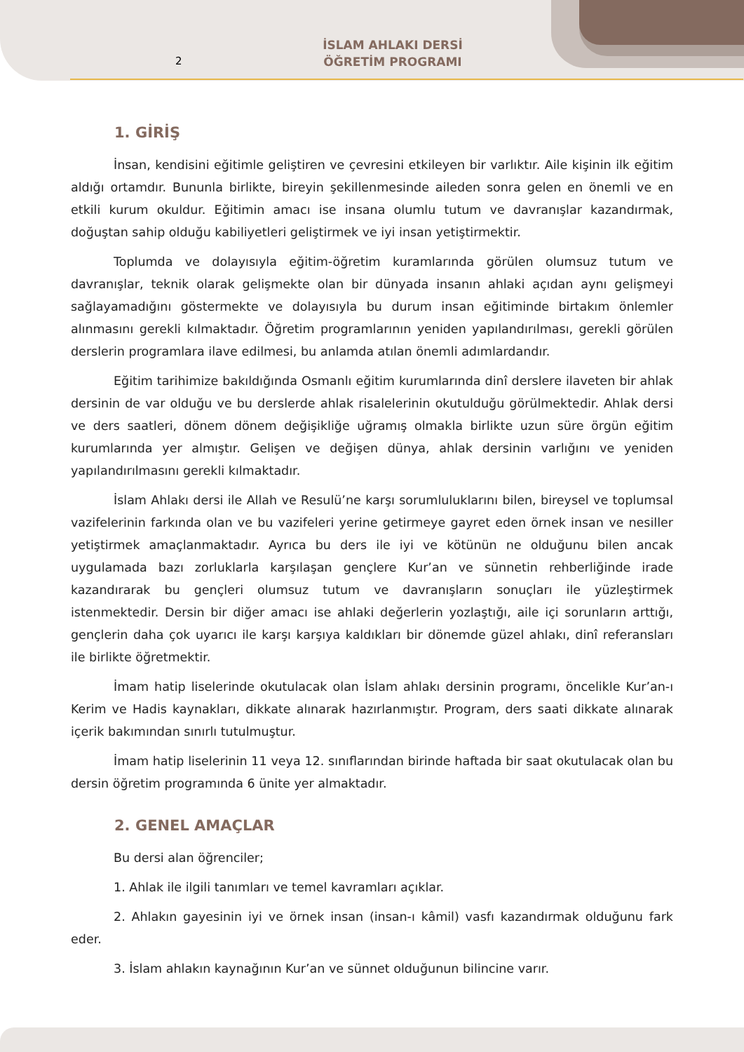2
İSLAM AHLAKI DERSİ
ÖĞRETİM PROGRAMI
1. GİRİŞ
İnsan, kendisini eğitimle geliştiren ve çevresini etkileyen bir varlıktır. Aile kişinin ilk eğitim aldığı ortamdır. Bununla birlikte, bireyin şekillenmesinde aileden sonra gelen en önemli ve en etkili kurum okuldur. Eğitimin amacı ise insana olumlu tutum ve davranışlar kazandırmak, doğuştan sahip olduğu kabiliyetleri geliştirmek ve iyi insan yetiştirmektir.
Toplumda ve dolayısıyla eğitim-öğretim kuramlarında görülen olumsuz tutum ve davranışlar, teknik olarak gelişmekte olan bir dünyada insanın ahlaki açıdan aynı gelişmeyi sağlayamadığını göstermekte ve dolayısıyla bu durum insan eğitiminde birtakım önlemler alınmasını gerekli kılmaktadır. Öğretim programlarının yeniden yapılandırılması, gerekli görülen derslerin programlara ilave edilmesi, bu anlamda atılan önemli adımlardandır.
Eğitim tarihimize bakıldığında Osmanlı eğitim kurumlarında dinî derslere ilaveten bir ahlak dersinin de var olduğu ve bu derslerde ahlak risalelerinin okutulduğu görülmektedir. Ahlak dersi ve ders saatleri, dönem dönem değişikliğe uğramış olmakla birlikte uzun süre örgün eğitim kurumlarında yer almıştır. Gelişen ve değişen dünya, ahlak dersinin varlığını ve yeniden yapılandırılmasını gerekli kılmaktadır.
İslam Ahlakı dersi ile Allah ve Resulü’ne karşı sorumluluklarını bilen, bireysel ve toplumsal vazifelerinin farkında olan ve bu vazifeleri yerine getirmeye gayret eden örnek insan ve nesiller yetiştirmek amaçlanmaktadır. Ayrıca bu ders ile iyi ve kötünün ne olduğunu bilen ancak uygulamada bazı zorluklarla karşılaşan gençlere Kur’an ve sünnetin rehberliğinde irade kazandırarak bu gençleri olumsuz tutum ve davranışların sonuçları ile yüzleştirmek istenmektedir. Dersin bir diğer amacı ise ahlaki değerlerin yozlaştığı, aile içi sorunların arttığı, gençlerin daha çok uyarıcı ile karşı karşıya kaldıkları bir dönemde güzel ahlakı, dinî referansları ile birlikte öğretmektir.
İmam hatip liselerinde okutulacak olan İslam ahlakı dersinin programı, öncelikle Kur’an-ı Kerim ve Hadis kaynakları, dikkate alınarak hazırlanmıştır. Program, ders saati dikkate alınarak içerik bakımından sınırlı tutulmuştur.
İmam hatip liselerinin 11 veya 12. sınıflarından birinde haftada bir saat okutulacak olan bu dersin öğretim programında 6 ünite yer almaktadır.
2. GENEL AMAÇLAR
Bu dersi alan öğrenciler;
1. Ahlak ile ilgili tanımları ve temel kavramları açıklar.
2. Ahlakın gayesinin iyi ve örnek insan (insan-ı kâmil) vasfı kazandırmak olduğunu fark eder.
3. İslam ahlakın kaynağının Kur’an ve sünnet olduğunun bilincine varır.